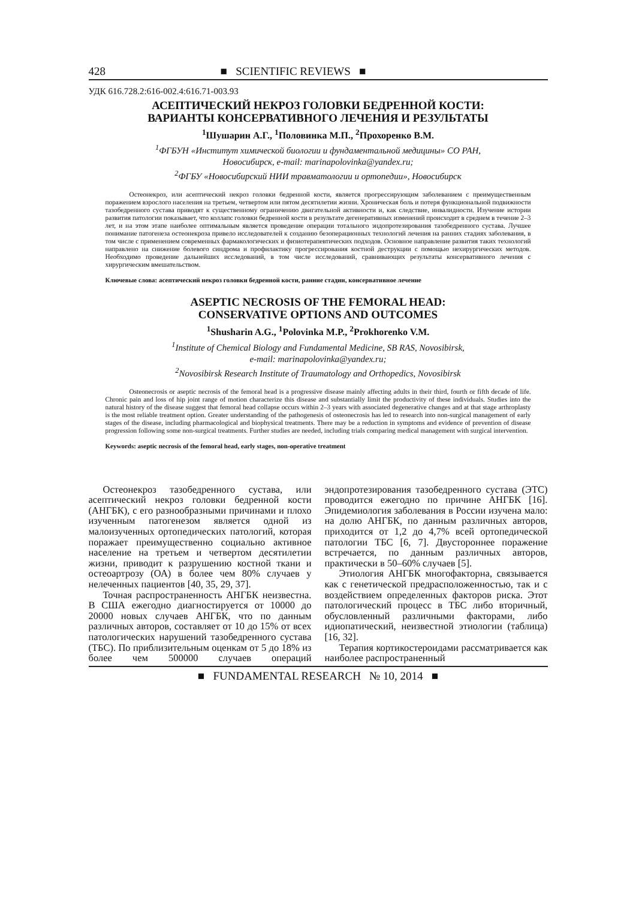428 ■ SCIENTIFIC REVIEWS ■
УДК 616.728.2:616-002.4:616.71-003.93
АСЕПТИЧЕСКИЙ НЕКРОЗ ГОЛОВКИ БЕДРЕННОЙ КОСТИ:
ВАРИАНТЫ КОНСЕРВАТИВНОГО ЛЕЧЕНИЯ И РЕЗУЛЬТАТЫ
<sup>1</sup> Шушарин А.Г., <sup>1</sup>Половинка М.П., <sup>2</sup>Прохоренко В.М.
<sup>1</sup> ФГБУН «Институт химической биологии и фундаментальной медицины» СО РАН,
Новосибирск, e-mail: marinapolovinka@yandex.ru;
<sup>2</sup> ФГБУ «Новосибирский НИИ травматологии и ортопедии», Новосибирск
Остеонекроз, или асептический некроз головки бедренной кости, является прогрессирующим заболеванием с преимущественным поражением взрослого населения на третьем, четвертом или пятом десятилетии жизни. Хроническая боль и потеря функциональной подвижности тазобедренного сустава приводят к существенному ограничению двигательной активности и, как следствие, инвалидности. Изучение истории развития патологии показывает, что коллапс головки бедренной кости в результате дегенеративных изменений происходит в среднем в течение 2–3 лет, и на этом этапе наиболее оптимальным является проведение операции тотального эндопротезирования тазобедренного сустава. Лучшее понимание патогенеза остеонекроза привело исследователей к созданию безоперационных технологий лечения на ранних стадиях заболевания, в том числе с применением современных фармакологических и физиотерапевтических подходов. Основное направление развития таких технологий направлено на снижение болевого синдрома и профилактику прогрессирования костной деструкции с помощью нехирургических методов. Необходимо проведение дальнейших исследований, в том числе исследований, сравнивающих результаты консервативного лечения с хирургическим вмешательством.
Ключевые слова: асептический некроз головки бедренной кости, ранние стадии, консервативное лечение
ASEPTIC NECROSIS OF THE FEMORAL HEAD:
CONSERVATIVE OPTIONS AND OUTCOMES
<sup>1</sup> Shusharin A.G., <sup>1</sup>Polovinka M.P., <sup>2</sup>Prokhorenko V.M.
<sup>1</sup> Institute of Chemical Biology and Fundamental Medicine, SB RAS, Novosibirsk,
e-mail: marinapolovinka@yandex.ru;
<sup>2</sup> Novosibirsk Research Institute of Traumatology and Orthopedics, Novosibirsk
Osteonecrosis or aseptic necrosis of the femoral head is a progressive disease mainly affecting adults in their third, fourth or fifth decade of life. Chronic pain and loss of hip joint range of motion characterize this disease and substantially limit the productivity of these individuals. Studies into the natural history of the disease suggest that femoral head collapse occurs within 2–3 years with associated degenerative changes and at that stage arthroplasty is the most reliable treatment option. Greater understanding of the pathogenesis of osteonecrosis has led to research into non-surgical management of early stages of the disease, including pharmacological and biophysical treatments. There may be a reduction in symptoms and evidence of prevention of disease progression following some non-surgical treatments. Further studies are needed, including trials comparing medical management with surgical intervention.
Keywords: aseptic necrosis of the femoral head, early stages, non-operative treatment
Остеонекроз тазобедренного сустава, или асептический некроз головки бедренной кости (АНГБК), с его разнообразными причинами и плохо изученным патогенезом является одной из малоизученных ортопедических патологий, которая поражает преимущественно социально активное население на третьем и четвертом десятилетии жизни, приводит к разрушению костной ткани и остеоартрозу (ОА) в более чем 80% случаев у нелеченных пациентов [40, 35, 29, 37].
Точная распространенность АНГБК неизвестна. В США ежегодно диагностируется от 10000 до 20000 новых случаев АНГБК, что по данным различных авторов, составляет от 10 до 15% от всех патологических нарушений тазобедренного сустава (ТБС). По приблизительным оценкам от 5 до 18% из более чем 500000 случаев операций эндопротезирования тазобедренного сустава (ЭТС) проводится ежегодно по причине АНГБК [16]. Эпидемиология заболевания в России изучена мало: на долю АНГБК, по данным различных авторов, приходится от 1,2 до 4,7% всей ортопедической патологии ТБС [6, 7]. Двустороннее поражение встречается, по данным различных авторов, практически в 50–60% случаев [5].
Этиология АНГБК многофакторна, связывается как с генетической предрасположенностью, так и с воздействием определенных факторов риска. Этот патологический процесс в ТБС либо вторичный, обусловленный различными факторами, либо идиопатический, неизвестной этиологии (таблица) [16, 32].
Терапия кортикостероидами рассматривается как наиболее распространенный
■ FUNDAMENTAL RESEARCH № 10, 2014 ■